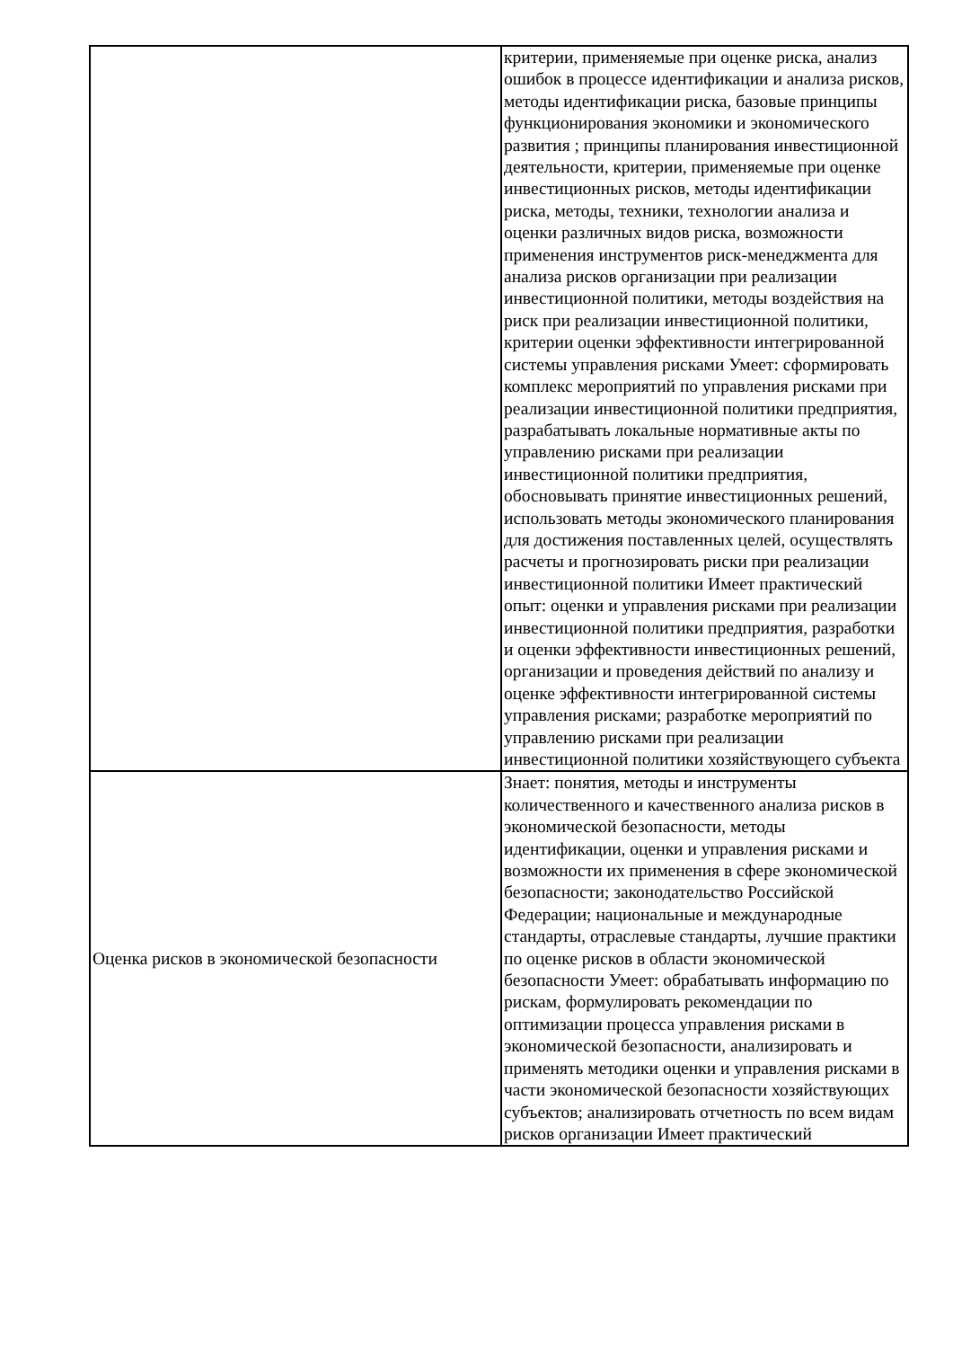| | критерии, применяемые при оценке риска, анализ ошибок в процессе идентификации и анализа рисков, методы идентификации риска, базовые принципы функционирования экономики и экономического развития ; принципы планирования инвестиционной деятельности, критерии, применяемые при оценке инвестиционных рисков, методы идентификации риска, методы, техники, технологии анализа и оценки различных видов риска, возможности применения инструментов риск-менеджмента для анализа рисков организации при реализации инвестиционной политики, методы воздействия на риск при реализации инвестиционной политики, критерии оценки эффективности интегрированной системы управления рисками Умеет: сформировать комплекс мероприятий по управления рисками при реализации инвестиционной политики предприятия, разрабатывать локальные нормативные акты по управлению рисками при реализации инвестиционной политики предприятия, обосновывать принятие инвестиционных решений, использовать методы экономического планирования для достижения поставленных целей, осуществлять расчеты и прогнозировать риски при реализации инвестиционной политики Имеет практический опыт: оценки и управления рисками при реализации инвестиционной политики предприятия, разработки и оценки эффективности инвестиционных решений, организации и проведения действий по анализу и оценке эффективности интегрированной системы управления рисками; разработке мероприятий по управлению рисками при реализации инвестиционной политики хозяйствующего субъекта |
| Оценка рисков в экономической безопасности | Знает: понятия, методы и инструменты количественного и качественного анализа рисков в экономической безопасности, методы идентификации, оценки и управления рисками и возможности их применения в сфере экономической безопасности; законодательство Российской Федерации; национальные и международные стандарты, отраслевые стандарты, лучшие практики по оценке рисков в области экономической безопасности Умеет: обрабатывать информацию по рискам, формулировать рекомендации по оптимизации процесса управления рисками в экономической безопасности, анализировать и применять методики оценки и управления рисками в части экономической безопасности хозяйствующих субъектов; анализировать отчетность по всем видам рисков организации Имеет практический |